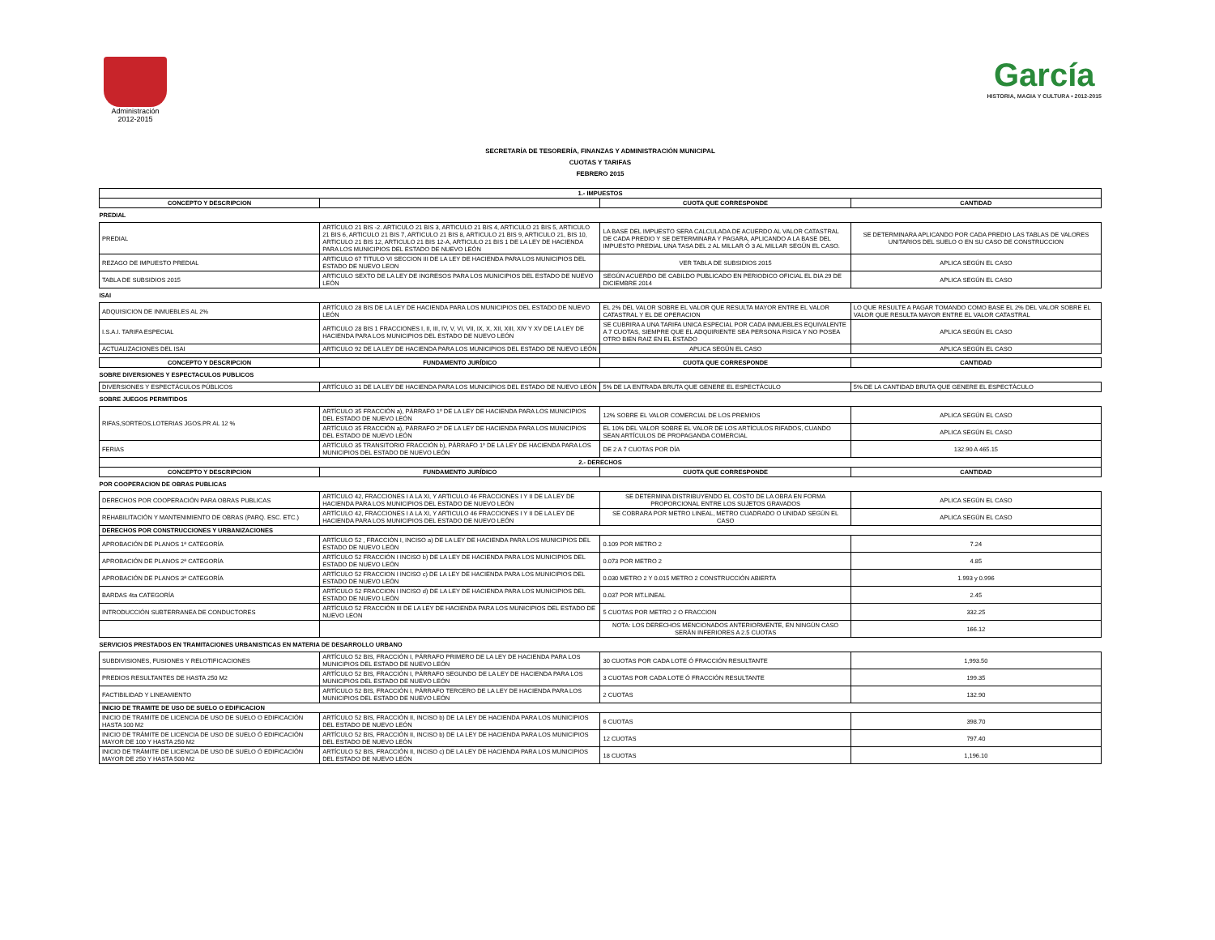Administración
2012-2015
García
HISTORIA, MAGIA Y CULTURA • 2012-2015
SECRETARÍA DE TESORERÍA, FINANZAS Y ADMINISTRACIÓN MUNICIPAL
CUOTAS Y TARIFAS
FEBRERO 2015
| 1.- IMPUESTOS | | | |
| --- | --- | --- | --- |
| CONCEPTO Y DESCRIPCION | | CUOTA QUE CORRESPONDE | CANTIDAD |
| PREDIAL | | | |
| PREDIAL | ARTÍCULO 21 BIS -2. ARTICULO 21 BIS 3, ARTICULO 21 BIS 4, ARTICULO 21 BIS 5, ARTICULO 21 BIS 6, ARTICULO 21 BIS 7, ARTICULO 21 BIS 8, ARTICULO 21 BIS 9, ARTICULO 21, BIS 10, ARTICULO 21 BIS 12, ARTICULO 21 BIS 12-A, ARTICULO 21 BIS 1 DE LA LEY DE HACIENDA PARA LOS MUNICIPIOS DEL ESTADO DE NUEVO LEÓN | LA BASE DEL IMPUESTO SERA CALCULADA DE ACUERDO AL VALOR CATASTRAL DE CADA PREDIO Y SE DETERMINARA Y PAGARA, APLICANDO A LA BASE DEL IMPUESTO PREDIAL UNA TASA DEL 2 AL MILLAR Ó 3 AL MILLAR SEGÚN EL CASO. | SE DETERMINARA APLICANDO POR CADA PREDIO LAS TABLAS DE VALORES UNITARIOS DEL SUELO O EN SU CASO DE CONSTRUCCION |
| REZAGO DE IMPUESTO PREDIAL | ARTICULO 67 TITULO VI SECCION III DE LA LEY DE HACIENDA PARA LOS MUNICIPIOS DEL ESTADO DE NUEVO LEON | VER TABLA DE SUBSIDIOS 2015 | APLICA SEGÚN EL CASO |
| TABLA DE SUBSIDIOS 2015 | ARTICULO SEXTO DE LA LEY DE INGRESOS PARA LOS MUNICIPIOS DEL ESTADO DE NUEVO LEÓN | SEGÚN ACUERDO DE CABILDO PUBLICADO EN PERIODICO OFICIAL EL DIA 29 DE DICIEMBRE 2014 | APLICA SEGÚN EL CASO |
| ISAI | | | |
| ADQUISICION DE INMUEBLES AL 2% | ARTÍCULO 28 BIS DE LA LEY DE HACIENDA PARA LOS MUNICIPIOS DEL ESTADO DE NUEVO LEÓN | EL 2% DEL VALOR SOBRE EL VALOR QUE RESULTA MAYOR ENTRE EL VALOR CATASTRAL Y EL DE OPERACION | LO QUE RESULTE A PAGAR TOMANDO COMO BASE EL 2% DEL VALOR SOBRE EL VALOR QUE RESULTA MAYOR ENTRE EL VALOR CATASTRAL |
| I.S.A.I. TARIFA ESPECIAL | ARTICULO 28 BIS 1 FRACCIONES I, II, III, IV, V, VI, VII, IX, X, XII, XIII, XIV Y XV DE LA LEY DE HACIENDA PARA LOS MUNICIPIOS DEL ESTADO DE NUEVO LEÓN | SE CUBRIRA A UNA TARIFA UNICA ESPECIAL POR CADA INMUEBLES EQUIVALENTE A 7 CUOTAS, SIEMPRE QUE EL ADQUIRIENTE SEA PERSONA FISICA Y NO POSEA OTRO BIEN RAIZ EN EL ESTADO | APLICA SEGÚN EL CASO |
| ACTUALIZACIONES DEL ISAI | ARTICULO 92 DE LA LEY DE HACIENDA PARA LOS MUNICIPIOS DEL ESTADO DE NUEVO LEÓN | APLICA SEGÚN EL CASO | APLICA SEGÚN EL CASO |
| CONCEPTO Y DESCRIPCION | FUNDAMENTO JURÍDICO | CUOTA QUE CORRESPONDE | CANTIDAD |
| --- | --- | --- | --- |
| SOBRE DIVERSIONES Y ESPECTACULOS PUBLICOS | | | |
| DIVERSIONES Y ESPECTÁCULOS PÚBLICOS | ARTÍCULO 31 DE LA LEY DE HACIENDA PARA LOS MUNICIPIOS DEL ESTADO DE NUEVO LEÓN | 5% DE LA ENTRADA BRUTA QUE GENERE EL ESPECTÁCULO | 5% DE LA CANTIDAD BRUTA QUE GENERE EL ESPECTÁCULO |
| SOBRE JUEGOS PERMITIDOS | | | |
| RIFAS,SORTEOS,LOTERIAS JGOS.PR AL 12 % | ARTÍCULO 35 FRACCIÓN a), PÁRRAFO 1º DE LA LEY DE HACIENDA PARA LOS MUNICIPIOS DEL ESTADO DE NUEVO LEÓN | 12% SOBRE EL VALOR COMERCIAL DE LOS PREMIOS | APLICA SEGÚN EL CASO |
| | ARTÍCULO 35 FRACCIÓN a), PÁRRAFO 2º DE LA LEY DE HACIENDA PARA LOS MUNICIPIOS DEL ESTADO DE NUEVO LEÓN | EL 10% DEL VALOR SOBRE EL VALOR DE LOS ARTÍCULOS RIFADOS, CUANDO SEAN ARTÍCULOS DE PROPAGANDA COMERCIAL | APLICA SEGÚN EL CASO |
| FERIAS | ARTÍCULO 35 TRANSITORIO FRACCIÓN b), PÁRRAFO 1º DE LA LEY DE HACIENDA PARA LOS MUNICIPIOS DEL ESTADO DE NUEVO LEÓN | DE 2 A 7 CUOTAS POR DÍA | 132.90 A 465.15 |
| 2.- DERECHOS | | | |
| CONCEPTO Y DESCRIPCION | FUNDAMENTO JURÍDICO | CUOTA QUE CORRESPONDE | CANTIDAD |
| POR COOPERACION DE OBRAS PUBLICAS | | | |
| DERECHOS POR COOPERACIÓN PARA OBRAS PUBLICAS | ARTÍCULO 42, FRACCIONES I A LA XI, Y ARTICULO 46 FRACCIONES I Y II DE LA LEY DE HACIENDA PARA LOS MUNICIPIOS DEL ESTADO DE NUEVO LEÓN | SE DETERMINA DISTRIBUYENDO EL COSTO DE LA OBRA EN FORMA PROPORCIONAL ENTRE LOS SUJETOS GRAVADOS | APLICA SEGÚN EL CASO |
| REHABILITACIÓN Y MANTENIMIENTO DE OBRAS (PARQ. ESC. ETC.) | ARTÍCULO 42, FRACCIONES I A LA XI, Y ARTICULO 46 FRACCIONES I Y II DE LA LEY DE HACIENDA PARA LOS MUNICIPIOS DEL ESTADO DE NUEVO LEÓN | SE COBRARA POR METRO LINEAL, METRO CUADRADO O UNIDAD SEGÚN EL CASO | APLICA SEGÚN EL CASO |
| DERECHOS POR CONSTRUCCIONES Y URBANIZACIONES | | | |
| APROBACIÓN DE PLANOS 1ª CATEGORÍA | ARTÍCULO 52 , FRACCIÓN I, INCISO a) DE LA LEY DE HACIENDA PARA LOS MUNICIPIOS DEL ESTADO DE NUEVO LEÓN | 0.109 POR METRO 2 | 7.24 |
| APROBACIÓN DE PLANOS 2ª CATEGORÍA | ARTÍCULO 52 FRACCIÓN I INCISO b) DE LA LEY DE HACIENDA PARA LOS MUNICIPIOS DEL ESTADO DE NUEVO LEÓN | 0.073 POR METRO 2 | 4.85 |
| APROBACIÓN DE PLANOS 3ª CATEGORÍA | ARTÍCULO 52 FRACCION I INCISO c) DE LA LEY DE HACIENDA PARA LOS MUNICIPIOS DEL ESTADO DE NUEVO LEÓN | 0.030 METRO 2 Y 0.015 METRO 2 CONSTRUCCIÓN ABIERTA | 1.993 y 0.996 |
| BARDAS 4ta CATEGORÍA | ARTÍCULO 52 FRACCION I INCISO d) DE LA LEY DE HACIENDA PARA LOS MUNICIPIOS DEL ESTADO DE NUEVO LEÓN | 0.037 POR MT.LINEAL | 2.45 |
| INTRODUCCIÓN SUBTERRANEA DE CONDUCTORES | ARTÍCULO 52 FRACCIÓN III DE LA LEY DE HACIENDA PARA LOS MUNICIPIOS DEL ESTADO DE NUEVO LEON | 5 CUOTAS POR METRO 2 O FRACCION | 332.25 |
| | | NOTA: LOS DERECHOS MENCIONADOS ANTERIORMENTE, EN NINGÚN CASO SERÁN INFERIORES A 2.5 CUOTAS | 166.12 |
| SERVICIOS PRESTADOS EN TRAMITACIONES URBANISTICAS EN MATERIA DE DESARROLLO URBANO | | | |
| SUBDIVISIONES, FUSIONES Y RELOTIFICACIONES | ARTÍCULO 52 BIS, FRACCIÓN I, PÁRRAFO PRIMERO DE LA LEY DE HACIENDA PARA LOS MUNICIPIOS DEL ESTADO DE NUEVO LEÓN | 30 CUOTAS POR CADA LOTE Ó FRACCIÓN RESULTANTE | 1,993.50 |
| PREDIOS RESULTANTES DE HASTA 250 M2 | ARTÍCULO 52 BIS, FRACCIÓN I, PÁRRAFO SEGUNDO DE LA LEY DE HACIENDA PARA LOS MUNICIPIOS DEL ESTADO DE NUEVO LEÓN | 3 CUOTAS POR CADA LOTE Ó FRACCIÓN RESULTANTE | 199.35 |
| FACTIBILIDAD Y LINEAMIENTO | ARTÍCULO 52 BIS, FRACCIÓN I, PÁRRAFO TERCERO DE LA LEY DE HACIENDA PARA LOS MUNICIPIOS DEL ESTADO DE NUEVO LEÓN | 2 CUOTAS | 132.90 |
| INICIO DE TRAMITE DE USO DE SUELO O EDIFICACION | | | |
| INICIO DE TRAMITE DE LICENCIA DE USO DE SUELO O EDIFICACIÓN HASTA 100 M2 | ARTÍCULO 52 BIS, FRACCIÓN II, INCISO b) DE LA LEY DE HACIENDA PARA LOS MUNICIPIOS DEL ESTADO DE NUEVO LEÓN | 6 CUOTAS | 398.70 |
| INICIO DE TRÁMITE DE LICENCIA DE USO DE SUELO Ó EDIFICACIÓN MAYOR DE 100 Y HASTA 250 M2 | ARTÍCULO 52 BIS, FRACCIÓN II, INCISO b) DE LA LEY DE HACIENDA PARA LOS MUNICIPIOS DEL ESTADO DE NUEVO LEÓN | 12 CUOTAS | 797.40 |
| INICIO DE TRÁMITE DE LICENCIA DE USO DE SUELO Ó EDIFICACIÓN MAYOR DE 250 Y HASTA 500 M2 | ARTÍCULO 52 BIS, FRACCIÓN II, INCISO c) DE LA LEY DE HACIENDA PARA LOS MUNICIPIOS DEL ESTADO DE NUEVO LEÓN | 18 CUOTAS | 1,196.10 |